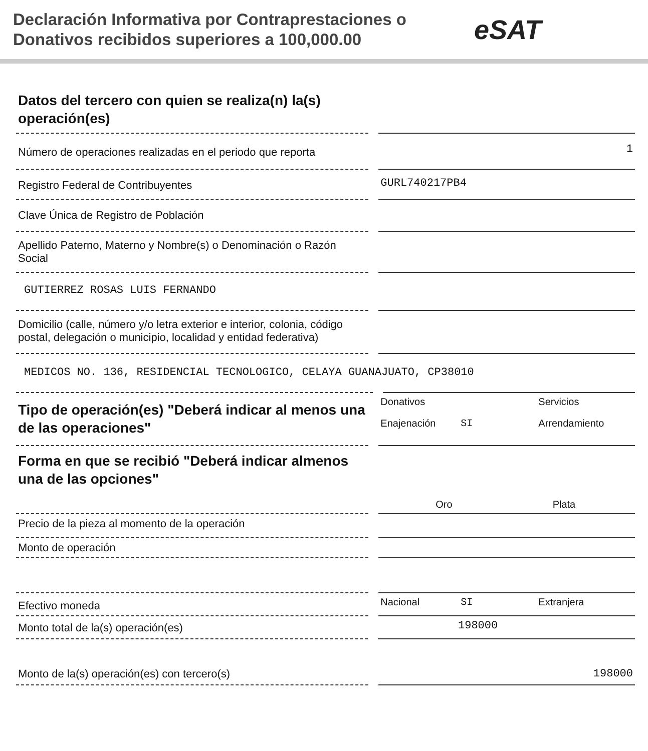Declaración Informativa por Contraprestaciones o Donativos recibidos superiores a 100,000.00
eSAT
Datos del tercero con quien se realiza(n) la(s) operación(es)
Número de operaciones realizadas en el periodo que reporta
1
Registro Federal de Contribuyentes
GURL740217PB4
Clave Única de Registro de Población
Apellido Paterno, Materno y Nombre(s) o Denominación o Razón Social
GUTIERREZ ROSAS LUIS FERNANDO
Domicilio (calle, número y/o letra exterior e interior, colonia, código postal, delegación o municipio, localidad y entidad federativa)
MEDICOS NO. 136, RESIDENCIAL TECNOLOGICO, CELAYA GUANAJUATO, CP38010
Tipo de operación(es) "Deberá indicar al menos una de las operaciones"
Donativos Servicios Enajenación SI Arrendamiento
Forma en que se recibió "Deberá indicar almenos una de las opciones"
Oro Plata
Precio de la pieza al momento de la operación
Monto de operación
Efectivo moneda
Nacional SI Extranjera
Monto total de la(s) operación(es)
198000
Monto de la(s) operación(es) con tercero(s) 198000